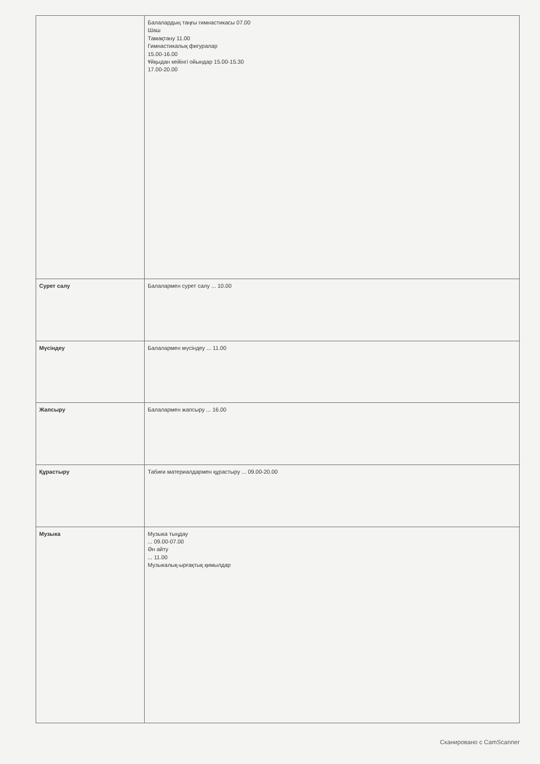| | Балалардың таңғы гимнастикасы 07.00 Шаш Тамақтану 11.00 Гимнастикалық фигуралар 15.00-16.00 Ұйқыдан кейінгі ойындар 15.00-15.30 17.00-20.00 |
| Сурет салу | Балалармен сурет салу ... 10.00 |
| Мүсіндеу | Балалармен мүсіндеу ... 11.00 |
| Жапсыру | Балалармен жапсыру ... 16.00 |
| Құрастыру | Табиғи материалдармен құрастыру ... 09.00-20.00 |
| Музыка | Музыка тыңдау ... 09.00-07.00 Ән айту ... 11.00 Музыкалық-ырғақтық қимылдар |
Сканировано с CamScanner